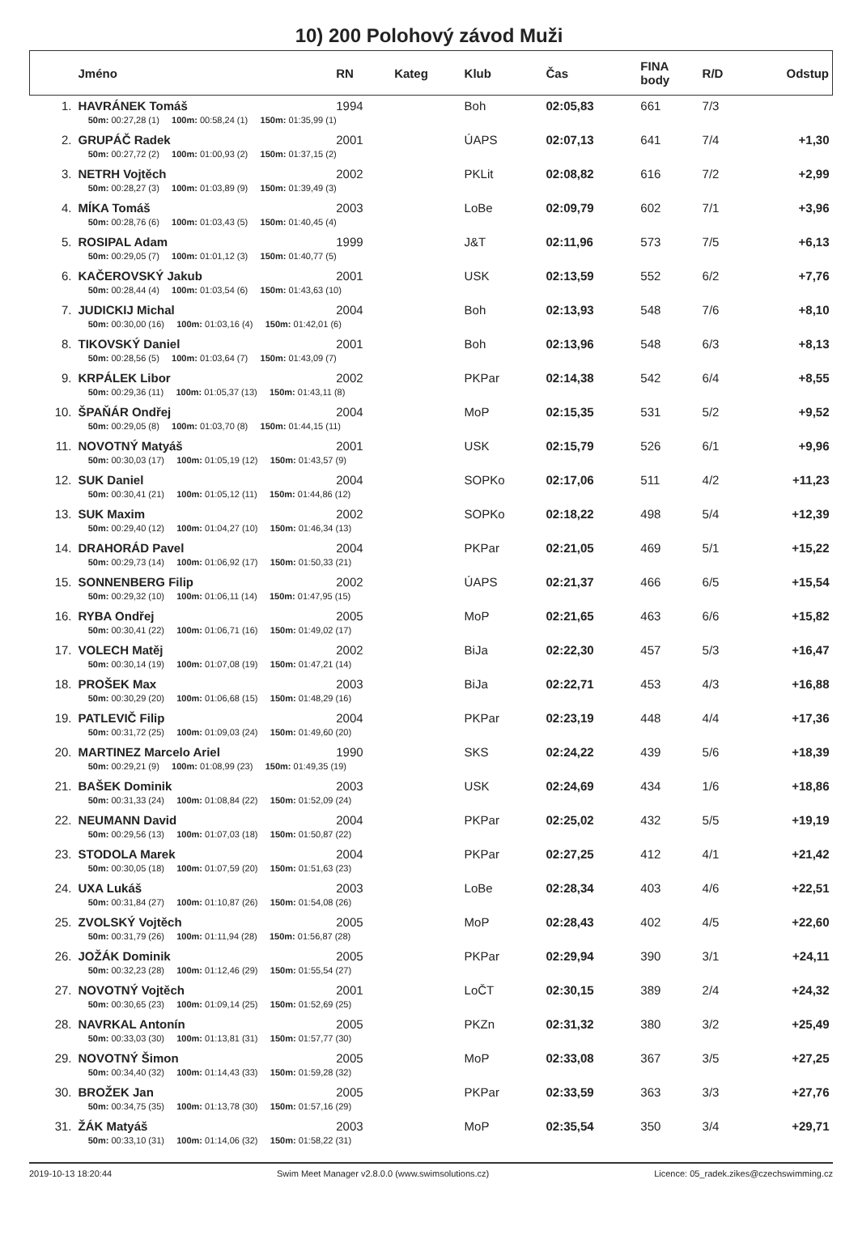10) 200 Polohový závod Muži
| | Jméno | RN | Kateg | Klub | Čas | FINA body | R/D | Odstup |
| --- | --- | --- | --- | --- | --- | --- | --- | --- |
| 1. | HAVRÁNEK Tomáš | 1994 | | Boh | 02:05,83 | 661 | 7/3 | |
| | 50m: 00:27,28 (1) 100m: 00:58,24 (1) 150m: 01:35,99 (1) | | | | | | | |
| 2. | GRUPÁČ Radek | 2001 | | ÚAPS | 02:07,13 | 641 | 7/4 | +1,30 |
| | 50m: 00:27,72 (2) 100m: 01:00,93 (2) 150m: 01:37,15 (2) | | | | | | | |
| 3. | NETRH Vojtěch | 2002 | | PKLit | 02:08,82 | 616 | 7/2 | +2,99 |
| | 50m: 00:28,27 (3) 100m: 01:03,89 (9) 150m: 01:39,49 (3) | | | | | | | |
| 4. | MÍKA Tomáš | 2003 | | LoBe | 02:09,79 | 602 | 7/1 | +3,96 |
| | 50m: 00:28,76 (6) 100m: 01:03,43 (5) 150m: 01:40,45 (4) | | | | | | | |
| 5. | ROSIPAL Adam | 1999 | | J&T | 02:11,96 | 573 | 7/5 | +6,13 |
| | 50m: 00:29,05 (7) 100m: 01:01,12 (3) 150m: 01:40,77 (5) | | | | | | | |
| 6. | KAČEROVSKÝ Jakub | 2001 | | USK | 02:13,59 | 552 | 6/2 | +7,76 |
| | 50m: 00:28,44 (4) 100m: 01:03,54 (6) 150m: 01:43,63 (10) | | | | | | | |
| 7. | JUDICKIJ Michal | 2004 | | Boh | 02:13,93 | 548 | 7/6 | +8,10 |
| | 50m: 00:30,00 (16) 100m: 01:03,16 (4) 150m: 01:42,01 (6) | | | | | | | |
| 8. | TIKOVSKÝ Daniel | 2001 | | Boh | 02:13,96 | 548 | 6/3 | +8,13 |
| | 50m: 00:28,56 (5) 100m: 01:03,64 (7) 150m: 01:43,09 (7) | | | | | | | |
| 9. | KRPÁLEK Libor | 2002 | | PKPar | 02:14,38 | 542 | 6/4 | +8,55 |
| | 50m: 00:29,36 (11) 100m: 01:05,37 (13) 150m: 01:43,11 (8) | | | | | | | |
| 10. | ŠPAŇÁR Ondřej | 2004 | | MoP | 02:15,35 | 531 | 5/2 | +9,52 |
| | 50m: 00:29,05 (8) 100m: 01:03,70 (8) 150m: 01:44,15 (11) | | | | | | | |
| 11. | NOVOTNÝ Matyáš | 2001 | | USK | 02:15,79 | 526 | 6/1 | +9,96 |
| | 50m: 00:30,03 (17) 100m: 01:05,19 (12) 150m: 01:43,57 (9) | | | | | | | |
| 12. | SUK Daniel | 2004 | | SOPKo | 02:17,06 | 511 | 4/2 | +11,23 |
| | 50m: 00:30,41 (21) 100m: 01:05,12 (11) 150m: 01:44,86 (12) | | | | | | | |
| 13. | SUK Maxim | 2002 | | SOPKo | 02:18,22 | 498 | 5/4 | +12,39 |
| | 50m: 00:29,40 (12) 100m: 01:04,27 (10) 150m: 01:46,34 (13) | | | | | | | |
| 14. | DRAHORÁD Pavel | 2004 | | PKPar | 02:21,05 | 469 | 5/1 | +15,22 |
| | 50m: 00:29,73 (14) 100m: 01:06,92 (17) 150m: 01:50,33 (21) | | | | | | | |
| 15. | SONNENBERG Filip | 2002 | | ÚAPS | 02:21,37 | 466 | 6/5 | +15,54 |
| | 50m: 00:29,32 (10) 100m: 01:06,11 (14) 150m: 01:47,95 (15) | | | | | | | |
| 16. | RYBA Ondřej | 2005 | | MoP | 02:21,65 | 463 | 6/6 | +15,82 |
| | 50m: 00:30,41 (22) 100m: 01:06,71 (16) 150m: 01:49,02 (17) | | | | | | | |
| 17. | VOLECH Matěj | 2002 | | BiJa | 02:22,30 | 457 | 5/3 | +16,47 |
| | 50m: 00:30,14 (19) 100m: 01:07,08 (19) 150m: 01:47,21 (14) | | | | | | | |
| 18. | PROŠEK Max | 2003 | | BiJa | 02:22,71 | 453 | 4/3 | +16,88 |
| | 50m: 00:30,29 (20) 100m: 01:06,68 (15) 150m: 01:48,29 (16) | | | | | | | |
| 19. | PATLEVIČ Filip | 2004 | | PKPar | 02:23,19 | 448 | 4/4 | +17,36 |
| | 50m: 00:31,72 (25) 100m: 01:09,03 (24) 150m: 01:49,60 (20) | | | | | | | |
| 20. | MARTINEZ Marcelo Ariel | 1990 | | SKS | 02:24,22 | 439 | 5/6 | +18,39 |
| | 50m: 00:29,21 (9) 100m: 01:08,99 (23) 150m: 01:49,35 (19) | | | | | | | |
| 21. | BAŠEK Dominik | 2003 | | USK | 02:24,69 | 434 | 1/6 | +18,86 |
| | 50m: 00:31,33 (24) 100m: 01:08,84 (22) 150m: 01:52,09 (24) | | | | | | | |
| 22. | NEUMANN David | 2004 | | PKPar | 02:25,02 | 432 | 5/5 | +19,19 |
| | 50m: 00:29,56 (13) 100m: 01:07,03 (18) 150m: 01:50,87 (22) | | | | | | | |
| 23. | STODOLA Marek | 2004 | | PKPar | 02:27,25 | 412 | 4/1 | +21,42 |
| | 50m: 00:30,05 (18) 100m: 01:07,59 (20) 150m: 01:51,63 (23) | | | | | | | |
| 24. | UXA Lukáš | 2003 | | LoBe | 02:28,34 | 403 | 4/6 | +22,51 |
| | 50m: 00:31,84 (27) 100m: 01:10,87 (26) 150m: 01:54,08 (26) | | | | | | | |
| 25. | ZVOLSKÝ Vojtěch | 2005 | | MoP | 02:28,43 | 402 | 4/5 | +22,60 |
| | 50m: 00:31,79 (26) 100m: 01:11,94 (28) 150m: 01:56,87 (28) | | | | | | | |
| 26. | JOŽÁK Dominik | 2005 | | PKPar | 02:29,94 | 390 | 3/1 | +24,11 |
| | 50m: 00:32,23 (28) 100m: 01:12,46 (29) 150m: 01:55,54 (27) | | | | | | | |
| 27. | NOVOTNÝ Vojtěch | 2001 | | LoČT | 02:30,15 | 389 | 2/4 | +24,32 |
| | 50m: 00:30,65 (23) 100m: 01:09,14 (25) 150m: 01:52,69 (25) | | | | | | | |
| 28. | NAVRKAL Antonín | 2005 | | PKZn | 02:31,32 | 380 | 3/2 | +25,49 |
| | 50m: 00:33,03 (30) 100m: 01:13,81 (31) 150m: 01:57,77 (30) | | | | | | | |
| 29. | NOVOTNÝ Šimon | 2005 | | MoP | 02:33,08 | 367 | 3/5 | +27,25 |
| | 50m: 00:34,40 (32) 100m: 01:14,43 (33) 150m: 01:59,28 (32) | | | | | | | |
| 30. | BROŽEK Jan | 2005 | | PKPar | 02:33,59 | 363 | 3/3 | +27,76 |
| | 50m: 00:34,75 (35) 100m: 01:13,78 (30) 150m: 01:57,16 (29) | | | | | | | |
| 31. | ŽÁK Matyáš | 2003 | | MoP | 02:35,54 | 350 | 3/4 | +29,71 |
| | 50m: 00:33,10 (31) 100m: 01:14,06 (32) 150m: 01:58,22 (31) | | | | | | | |
2019-10-13 18:20:44 Swim Meet Manager v2.8.0.0 (www.swimsolutions.cz) Licence: 05_radek.zikes@czechswimming.cz